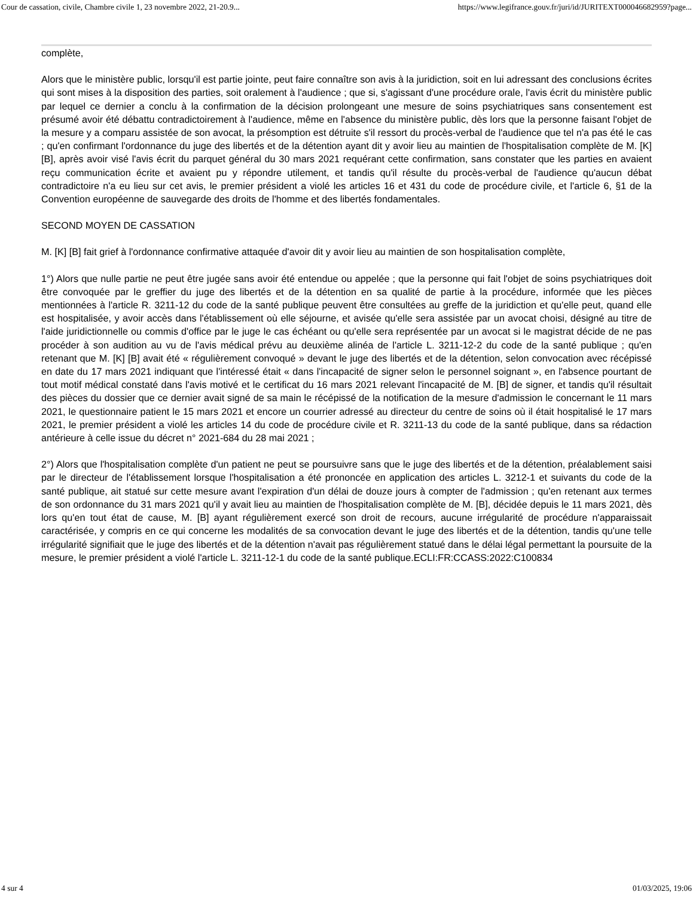Cour de cassation, civile, Chambre civile 1, 23 novembre 2022, 21-20.9... https://www.legifrance.gouv.fr/juri/id/JURITEXT000046682959?page...
complète,
Alors que le ministère public, lorsqu'il est partie jointe, peut faire connaître son avis à la juridiction, soit en lui adressant des conclusions écrites qui sont mises à la disposition des parties, soit oralement à l'audience ; que si, s'agissant d'une procédure orale, l'avis écrit du ministère public par lequel ce dernier a conclu à la confirmation de la décision prolongeant une mesure de soins psychiatriques sans consentement est présumé avoir été débattu contradictoirement à l'audience, même en l'absence du ministère public, dès lors que la personne faisant l'objet de la mesure y a comparu assistée de son avocat, la présomption est détruite s'il ressort du procès-verbal de l'audience que tel n'a pas été le cas ; qu'en confirmant l'ordonnance du juge des libertés et de la détention ayant dit y avoir lieu au maintien de l'hospitalisation complète de M. [K] [B], après avoir visé l'avis écrit du parquet général du 30 mars 2021 requérant cette confirmation, sans constater que les parties en avaient reçu communication écrite et avaient pu y répondre utilement, et tandis qu'il résulte du procès-verbal de l'audience qu'aucun débat contradictoire n'a eu lieu sur cet avis, le premier président a violé les articles 16 et 431 du code de procédure civile, et l'article 6, §1 de la Convention européenne de sauvegarde des droits de l'homme et des libertés fondamentales.
SECOND MOYEN DE CASSATION
M. [K] [B] fait grief à l'ordonnance confirmative attaquée d'avoir dit y avoir lieu au maintien de son hospitalisation complète,
1°) Alors que nulle partie ne peut être jugée sans avoir été entendue ou appelée ; que la personne qui fait l'objet de soins psychiatriques doit être convoquée par le greffier du juge des libertés et de la détention en sa qualité de partie à la procédure, informée que les pièces mentionnées à l'article R. 3211-12 du code de la santé publique peuvent être consultées au greffe de la juridiction et qu'elle peut, quand elle est hospitalisée, y avoir accès dans l'établissement où elle séjourne, et avisée qu'elle sera assistée par un avocat choisi, désigné au titre de l'aide juridictionnelle ou commis d'office par le juge le cas échéant ou qu'elle sera représentée par un avocat si le magistrat décide de ne pas procéder à son audition au vu de l'avis médical prévu au deuxième alinéa de l'article L. 3211-12-2 du code de la santé publique ; qu'en retenant que M. [K] [B] avait été « régulièrement convoqué » devant le juge des libertés et de la détention, selon convocation avec récépissé en date du 17 mars 2021 indiquant que l'intéressé était « dans l'incapacité de signer selon le personnel soignant », en l'absence pourtant de tout motif médical constaté dans l'avis motivé et le certificat du 16 mars 2021 relevant l'incapacité de M. [B] de signer, et tandis qu'il résultait des pièces du dossier que ce dernier avait signé de sa main le récépissé de la notification de la mesure d'admission le concernant le 11 mars 2021, le questionnaire patient le 15 mars 2021 et encore un courrier adressé au directeur du centre de soins où il était hospitalisé le 17 mars 2021, le premier président a violé les articles 14 du code de procédure civile et R. 3211-13 du code de la santé publique, dans sa rédaction antérieure à celle issue du décret n° 2021-684 du 28 mai 2021 ;
2°) Alors que l'hospitalisation complète d'un patient ne peut se poursuivre sans que le juge des libertés et de la détention, préalablement saisi par le directeur de l'établissement lorsque l'hospitalisation a été prononcée en application des articles L. 3212-1 et suivants du code de la santé publique, ait statué sur cette mesure avant l'expiration d'un délai de douze jours à compter de l'admission ; qu'en retenant aux termes de son ordonnance du 31 mars 2021 qu'il y avait lieu au maintien de l'hospitalisation complète de M. [B], décidée depuis le 11 mars 2021, dès lors qu'en tout état de cause, M. [B] ayant régulièrement exercé son droit de recours, aucune irrégularité de procédure n'apparaissait caractérisée, y compris en ce qui concerne les modalités de sa convocation devant le juge des libertés et de la détention, tandis qu'une telle irrégularité signifiait que le juge des libertés et de la détention n'avait pas régulièrement statué dans le délai légal permettant la poursuite de la mesure, le premier président a violé l'article L. 3211-12-1 du code de la santé publique.ECLI:FR:CCASS:2022:C100834
4 sur 4 01/03/2025, 19:06